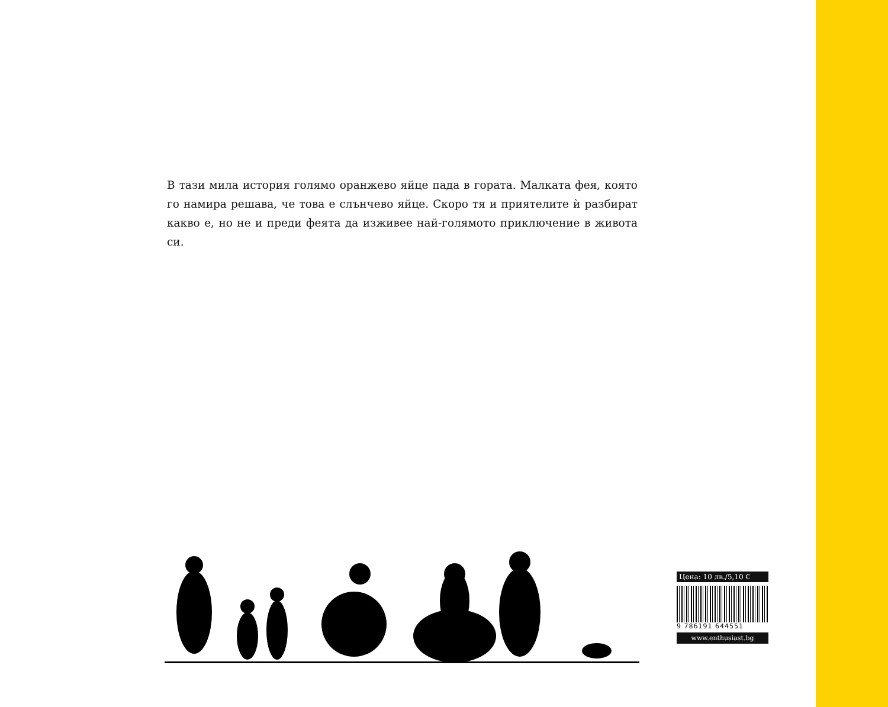В тази мила история голямо оранжево яйце пада в гората. Малката фея, която го намира решава, че това е слънчево яйце. Скоро тя и приятелите ѝ разбират какво е, но не и преди феята да изживее най-голямото приключение в живота си.
Цена: 10 лв./5,10 €
9 786191 644551
www.enthusiast.bg